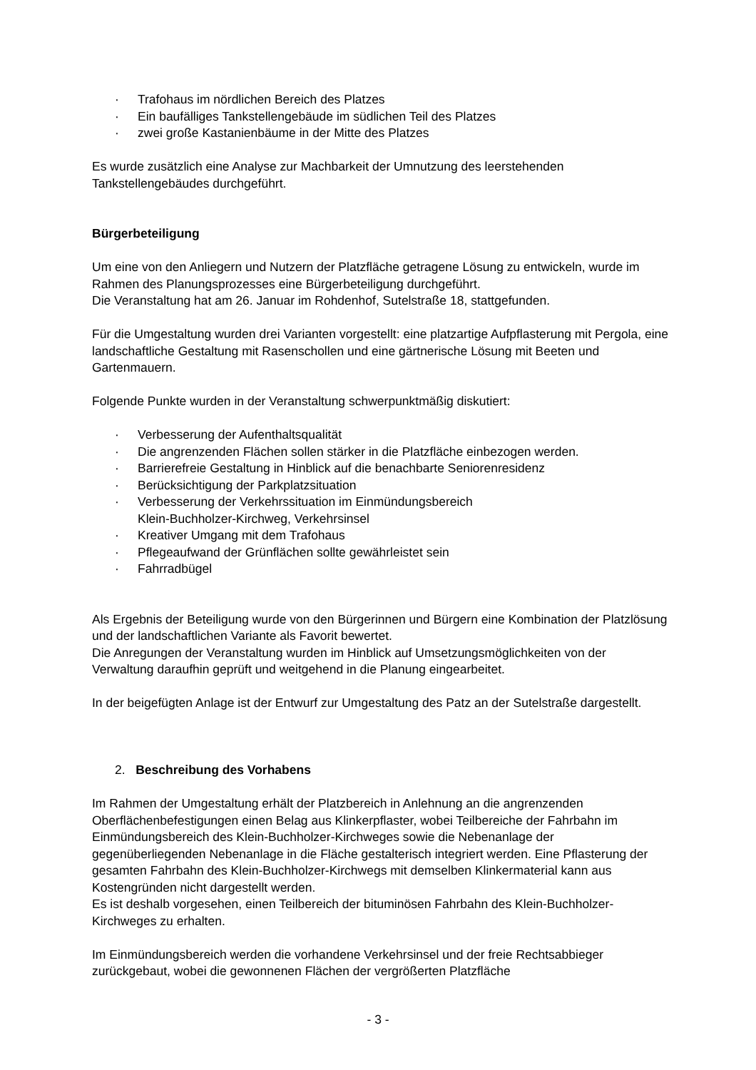· Trafohaus im nördlichen Bereich des Platzes
· Ein baufälliges Tankstellengebäude im südlichen Teil des Platzes
· zwei große Kastanienbäume in der Mitte des Platzes
Es wurde zusätzlich eine Analyse zur Machbarkeit der Umnutzung des leerstehenden Tankstellengebäudes durchgeführt.
Bürgerbeteiligung
Um eine von den Anliegern und Nutzern der Platzfläche getragene Lösung zu entwickeln, wurde im Rahmen des Planungsprozesses eine Bürgerbeteiligung durchgeführt.
Die Veranstaltung hat am 26. Januar im Rohdenhof, Sutelstraße 18, stattgefunden.
Für die Umgestaltung wurden drei Varianten vorgestellt: eine platzartige Aufpflasterung mit Pergola, eine landschaftliche Gestaltung mit Rasenschollen und eine gärtnerische Lösung mit Beeten und Gartenmauern.
Folgende Punkte wurden in der Veranstaltung schwerpunktmäßig diskutiert:
· Verbesserung der Aufenthaltsqualität
· Die angrenzenden Flächen sollen stärker in die Platzfläche einbezogen werden.
· Barrierefreie Gestaltung in Hinblick auf die benachbarte Seniorenresidenz
· Berücksichtigung der Parkplatzsituation
· Verbesserung der Verkehrssituation im Einmündungsbereich
Klein-Buchholzer-Kirchweg, Verkehrsinsel
· Kreativer Umgang mit dem Trafohaus
· Pflegeaufwand der Grünflächen sollte gewährleistet sein
· Fahrradbügel
Als Ergebnis der Beteiligung wurde von den Bürgerinnen und Bürgern eine Kombination der Platzlösung und der landschaftlichen Variante als Favorit bewertet.
Die Anregungen der Veranstaltung wurden im Hinblick auf Umsetzungsmöglichkeiten von der Verwaltung daraufhin geprüft und weitgehend in die Planung eingearbeitet.
In der beigefügten Anlage ist der Entwurf zur Umgestaltung des Patz an der Sutelstraße dargestellt.
2. Beschreibung des Vorhabens
Im Rahmen der Umgestaltung erhält der Platzbereich in Anlehnung an die angrenzenden Oberflächenbefestigungen einen Belag aus Klinkerpflaster, wobei Teilbereiche der Fahrbahn im Einmündungsbereich des Klein-Buchholzer-Kirchweges sowie die Nebenanlage der gegenüberliegenden Nebenanlage in die Fläche gestalterisch integriert werden. Eine Pflasterung der gesamten Fahrbahn des Klein-Buchholzer-Kirchwegs mit demselben Klinkermaterial kann aus Kostengründen nicht dargestellt werden.
Es ist deshalb vorgesehen, einen Teilbereich der bituminösen Fahrbahn des Klein-Buchholzer-Kirchweges zu erhalten.
Im Einmündungsbereich werden die vorhandene Verkehrsinsel und der freie Rechtsabbieger zurückgebaut, wobei die gewonnenen Flächen der vergrößerten Platzfläche
- 3 -